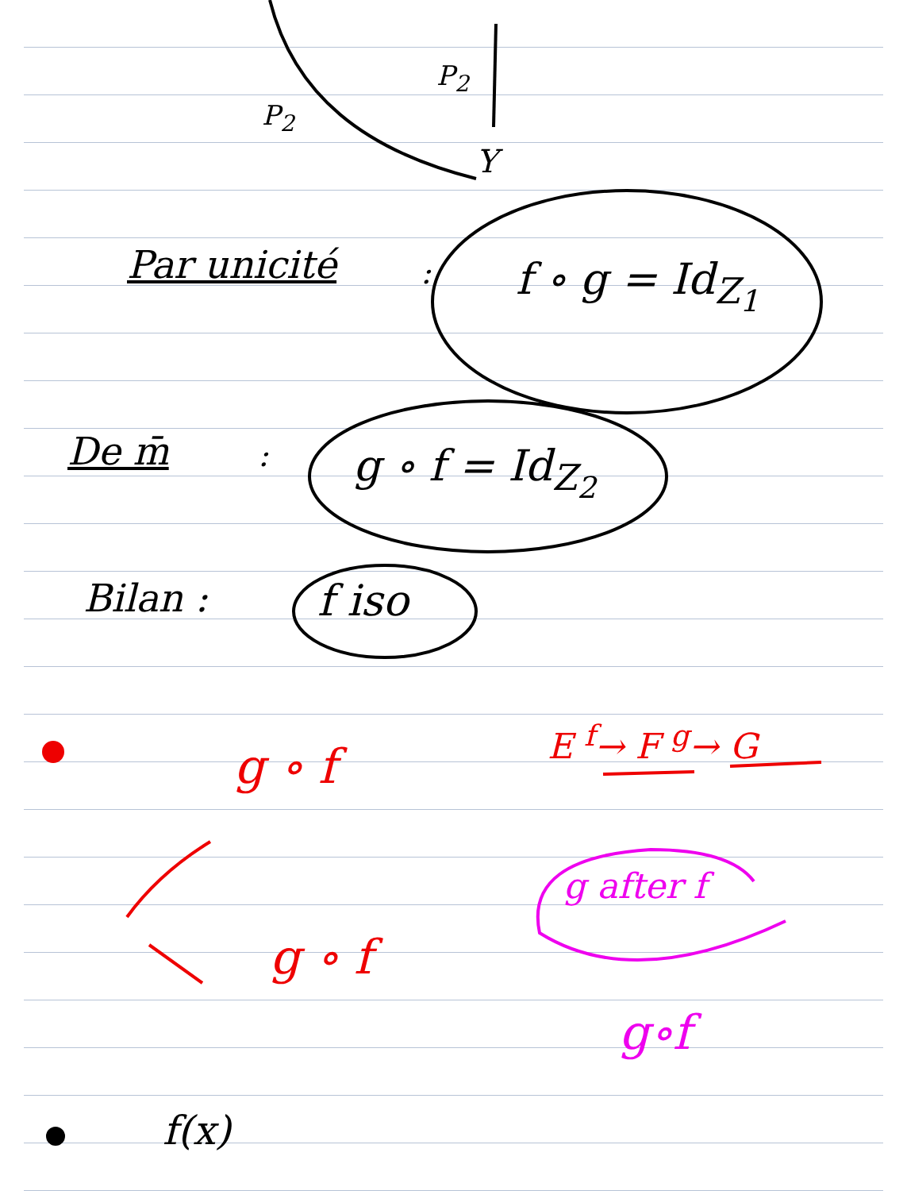P<sub>2</sub>
P<sub>2</sub>
Y
Par unicité : f ∘ g = Id<sub>Z<sub>1</sub></sub>
De m̄ : g ∘ f = Id<sub>Z<sub>2</sub></sub>
Bilan : f iso
g ∘ f E <sup>f</sup>→ F <sup>g</sup>→ G
g after f
g ∘ f
g∘f
f(x)